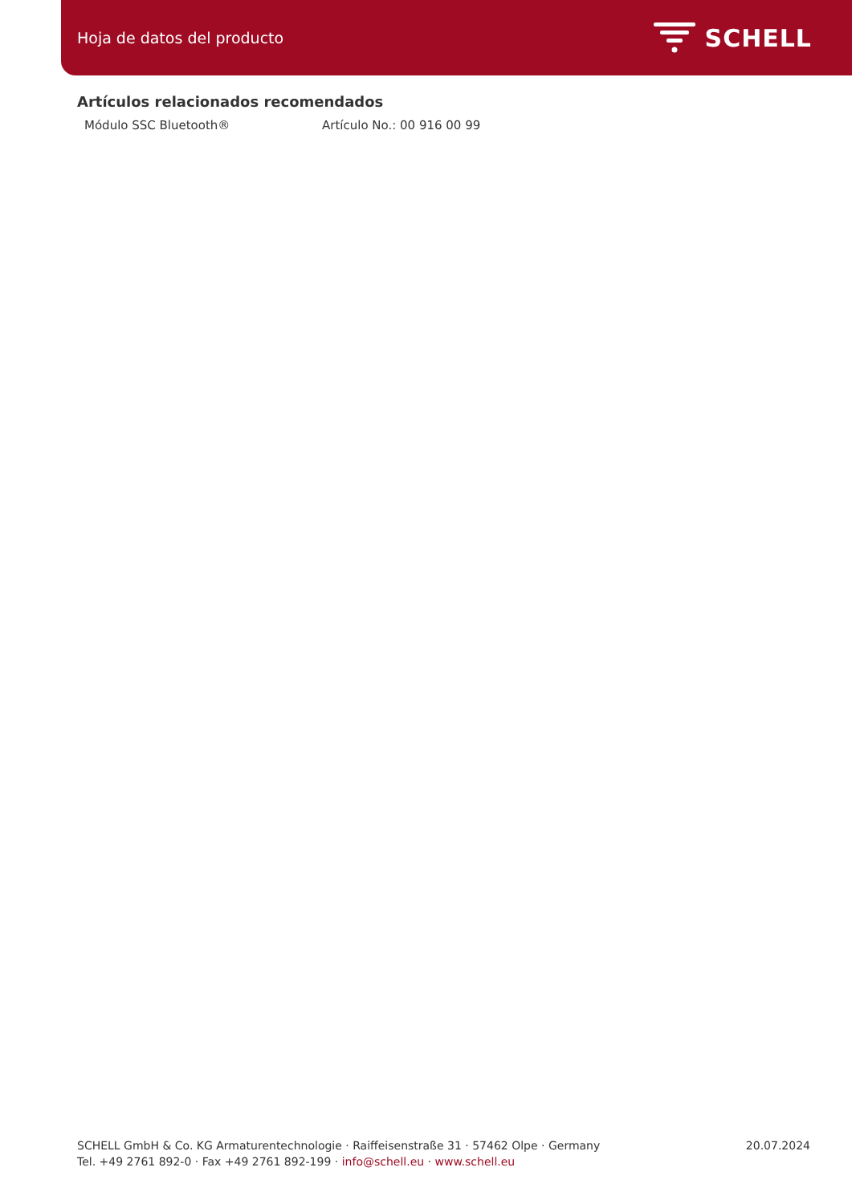Hoja de datos del producto
SCHELL
Artículos relacionados recomendados
Módulo SSC Bluetooth® Artículo No.: 00 916 00 99
SCHELL GmbH & Co. KG Armaturentechnologie · Raiffeisenstraße 31 · 57462 Olpe · Germany
Tel. +49 2761 892-0 · Fax +49 2761 892-199 · info@schell.eu · www.schell.eu
20.07.2024